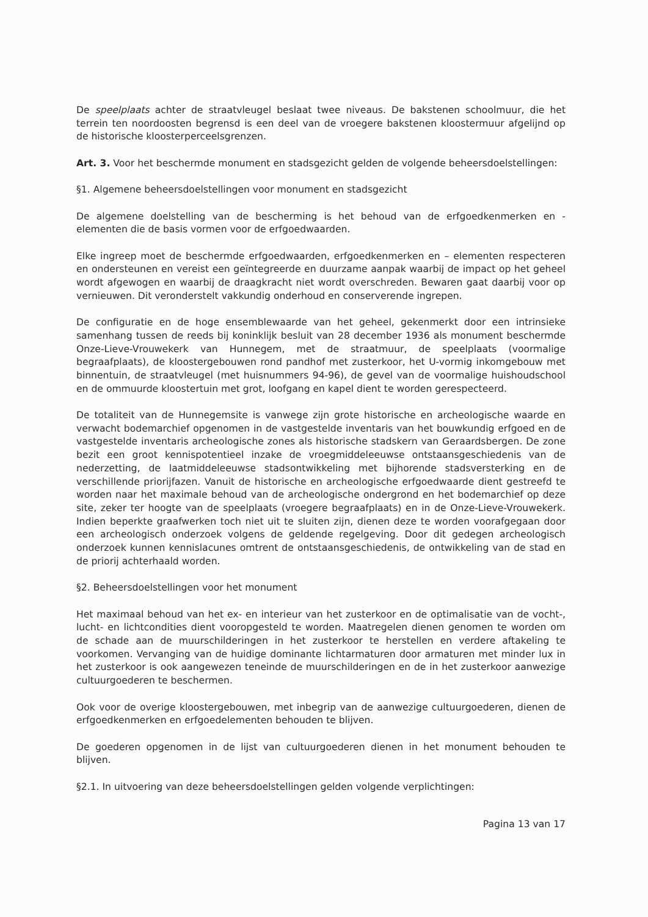De speelplaats achter de straatvleugel beslaat twee niveaus. De bakstenen schoolmuur, die het terrein ten noordoosten begrensd is een deel van de vroegere bakstenen kloostermuur afgelijnd op de historische kloosterperceelsgrenzen.
Art. 3. Voor het beschermde monument en stadsgezicht gelden de volgende beheersdoelstellingen:
§1. Algemene beheersdoelstellingen voor monument en stadsgezicht
De algemene doelstelling van de bescherming is het behoud van de erfgoedkenmerken en -elementen die de basis vormen voor de erfgoedwaarden.
Elke ingreep moet de beschermde erfgoedwaarden, erfgoedkenmerken en – elementen respecteren en ondersteunen en vereist een geïntegreerde en duurzame aanpak waarbij de impact op het geheel wordt afgewogen en waarbij de draagkracht niet wordt overschreden. Bewaren gaat daarbij voor op vernieuwen. Dit veronderstelt vakkundig onderhoud en conserverende ingrepen.
De configuratie en de hoge ensemblewaarde van het geheel, gekenmerkt door een intrinsieke samenhang tussen de reeds bij koninklijk besluit van 28 december 1936 als monument beschermde Onze-Lieve-Vrouwekerk van Hunnegem, met de straatmuur, de speelplaats (voormalige begraafplaats), de kloostergebouwen rond pandhof met zusterkoor, het U-vormig inkomgebouw met binnentuin, de straatvleugel (met huisnummers 94-96), de gevel van de voormalige huishoudschool en de ommuurde kloostertuin met grot, loofgang en kapel dient te worden gerespecteerd.
De totaliteit van de Hunnegemsite is vanwege zijn grote historische en archeologische waarde en verwacht bodemarchief opgenomen in de vastgestelde inventaris van het bouwkundig erfgoed en de vastgestelde inventaris archeologische zones als historische stadskern van Geraardsbergen. De zone bezit een groot kennispotentieel inzake de vroegmiddeleeuwse ontstaansgeschiedenis van de nederzetting, de laatmiddeleeuwse stadsontwikkeling met bijhorende stadsversterking en de verschillende priorijfazen. Vanuit de historische en archeologische erfgoedwaarde dient gestreefd te worden naar het maximale behoud van de archeologische ondergrond en het bodemarchief op deze site, zeker ter hoogte van de speelplaats (vroegere begraafplaats) en in de Onze-Lieve-Vrouwekerk. Indien beperkte graafwerken toch niet uit te sluiten zijn, dienen deze te worden voorafgegaan door een archeologisch onderzoek volgens de geldende regelgeving. Door dit gedegen archeologisch onderzoek kunnen kennislacunes omtrent de ontstaansgeschiedenis, de ontwikkeling van de stad en de priorij achterhaald worden.
§2. Beheersdoelstellingen voor het monument
Het maximaal behoud van het ex- en interieur van het zusterkoor en de optimalisatie van de vocht-, lucht- en lichtcondities dient vooropgesteld te worden. Maatregelen dienen genomen te worden om de schade aan de muurschilderingen in het zusterkoor te herstellen en verdere aftakeling te voorkomen. Vervanging van de huidige dominante lichtarmaturen door armaturen met minder lux in het zusterkoor is ook aangewezen teneinde de muurschilderingen en de in het zusterkoor aanwezige cultuurgoederen te beschermen.
Ook voor de overige kloostergebouwen, met inbegrip van de aanwezige cultuurgoederen, dienen de erfgoedkenmerken en erfgoedelementen behouden te blijven.
De goederen opgenomen in de lijst van cultuurgoederen dienen in het monument behouden te blijven.
§2.1. In uitvoering van deze beheersdoelstellingen gelden volgende verplichtingen:
Pagina 13 van 17